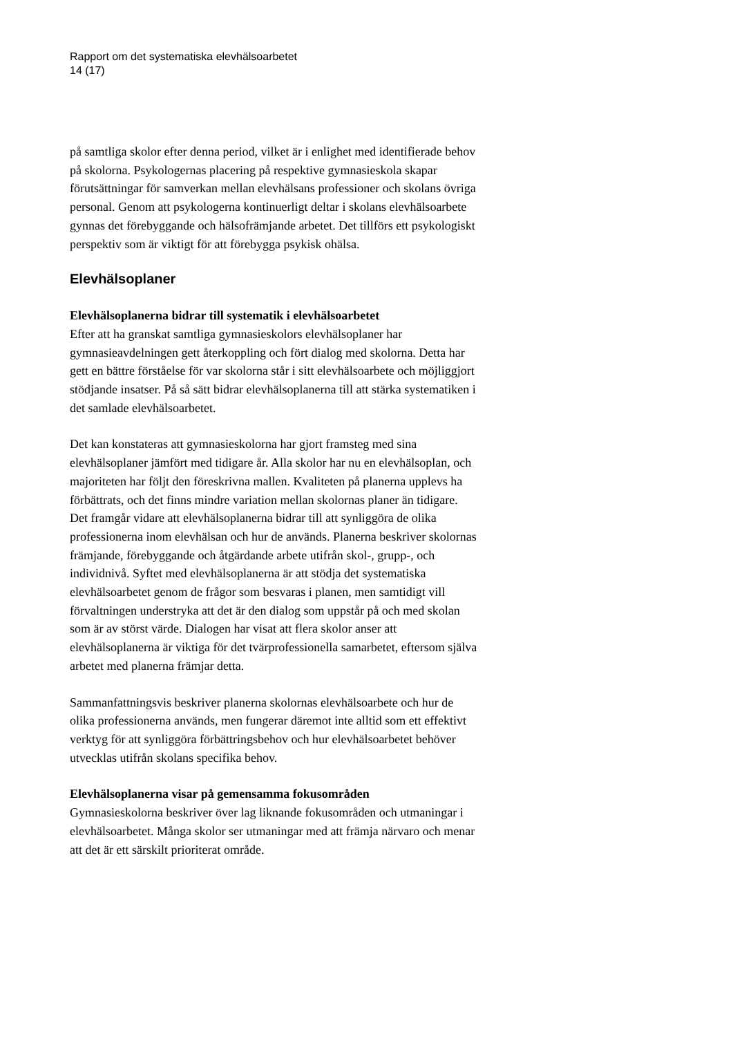Rapport om det systematiska elevhälsoarbetet
14 (17)
på samtliga skolor efter denna period, vilket är i enlighet med identifierade behov på skolorna. Psykologernas placering på respektive gymnasieskola skapar förutsättningar för samverkan mellan elevhälsans professioner och skolans övriga personal. Genom att psykologerna kontinuerligt deltar i skolans elevhälsoarbete gynnas det förebyggande och hälsofrämjande arbetet. Det tillförs ett psykologiskt perspektiv som är viktigt för att förebygga psykisk ohälsa.
Elevhälsoplaner
Elevhälsoplanerna bidrar till systematik i elevhälsoarbetet
Efter att ha granskat samtliga gymnasieskolors elevhälsoplaner har gymnasieavdelningen gett återkoppling och fört dialog med skolorna. Detta har gett en bättre förståelse för var skolorna står i sitt elevhälsoarbete och möjliggjort stödjande insatser. På så sätt bidrar elevhälsoplanerna till att stärka systematiken i det samlade elevhälsoarbetet.
Det kan konstateras att gymnasieskolorna har gjort framsteg med sina elevhälsoplaner jämfört med tidigare år. Alla skolor har nu en elevhälsoplan, och majoriteten har följt den föreskrivna mallen. Kvaliteten på planerna upplevs ha förbättrats, och det finns mindre variation mellan skolornas planer än tidigare. Det framgår vidare att elevhälsoplanerna bidrar till att synliggöra de olika professionerna inom elevhälsan och hur de används. Planerna beskriver skolornas främjande, förebyggande och åtgärdande arbete utifrån skol-, grupp-, och individnivå. Syftet med elevhälsoplanerna är att stödja det systematiska elevhälsoarbetet genom de frågor som besvaras i planen, men samtidigt vill förvaltningen understryka att det är den dialog som uppstår på och med skolan som är av störst värde. Dialogen har visat att flera skolor anser att elevhälsoplanerna är viktiga för det tvärprofessionella samarbetet, eftersom själva arbetet med planerna främjar detta.
Sammanfattningsvis beskriver planerna skolornas elevhälsoarbete och hur de olika professionerna används, men fungerar däremot inte alltid som ett effektivt verktyg för att synliggöra förbättringsbehov och hur elevhälsoarbetet behöver utvecklas utifrån skolans specifika behov.
Elevhälsoplanerna visar på gemensamma fokusområden
Gymnasieskolorna beskriver över lag liknande fokusområden och utmaningar i elevhälsoarbetet. Många skolor ser utmaningar med att främja närvaro och menar att det är ett särskilt prioriterat område.